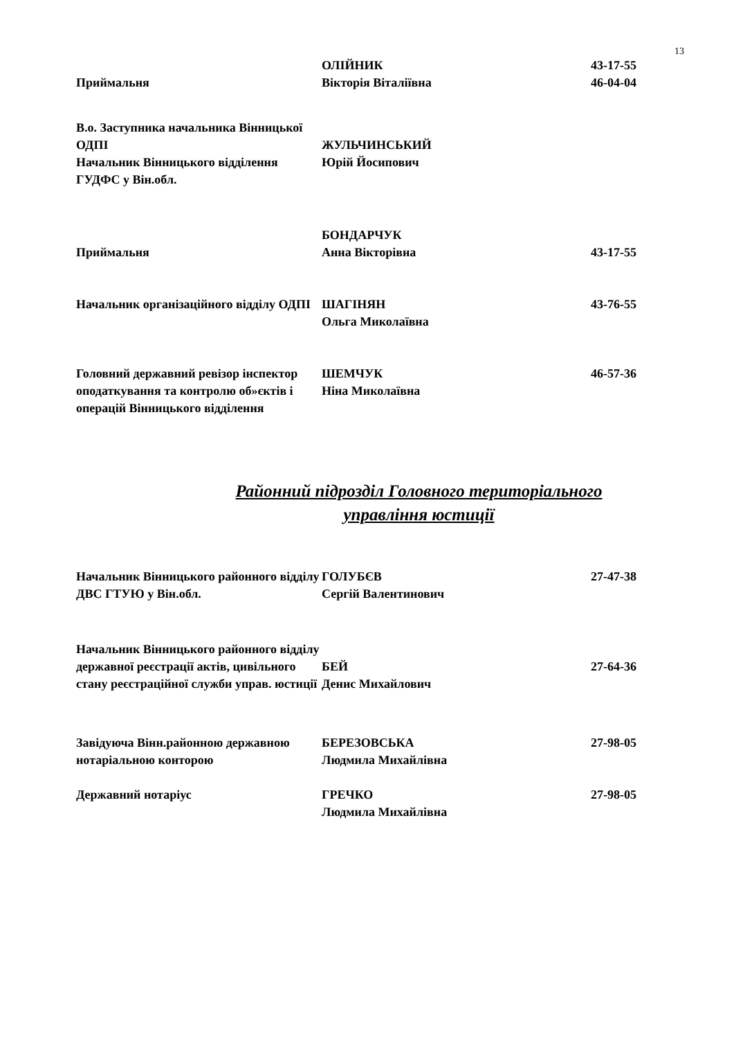13
| Приймальня | ОЛІЙНИК Вікторія Віталіївна | 43-17-55 46-04-04 |
| В.о. Заступника начальника Вінницької ОДПІ Начальник Вінницького відділення ГУДФС у Він.обл. | ЖУЛЬЧИНСЬКИЙ Юрій Йосипович | |
| Приймальня | БОНДАРЧУК Анна Вікторівна | 43-17-55 |
| Начальник організаційного відділу ОДПІ | ШАГІНЯН Ольга Миколаївна | 43-76-55 |
| Головний державний ревізор інспектор оподаткування та контролю об»єктів і операцій Вінницького відділення | ШЕМЧУК Ніна Миколаївна | 46-57-36 |
Районний підрозділ Головного територіального
управління юстиції
| Начальник Вінницького районного відділу ДВС ГТУЮ у Він.обл. | ГОЛУБЄВ Сергій Валентинович | 27-47-38 |
| Начальник Вінницького районного відділу державної реєстрації актів, цивільного стану реєстраційної служби управ. юстиції | БЕЙ Денис Михайлович | 27-64-36 |
| Завідуюча Вінн.районною державною нотаріальною конторою | БЕРЕЗОВСЬКА Людмила Михайлівна | 27-98-05 |
| Державний нотаріус | ГРЕЧКО Людмила Михайлівна | 27-98-05 |